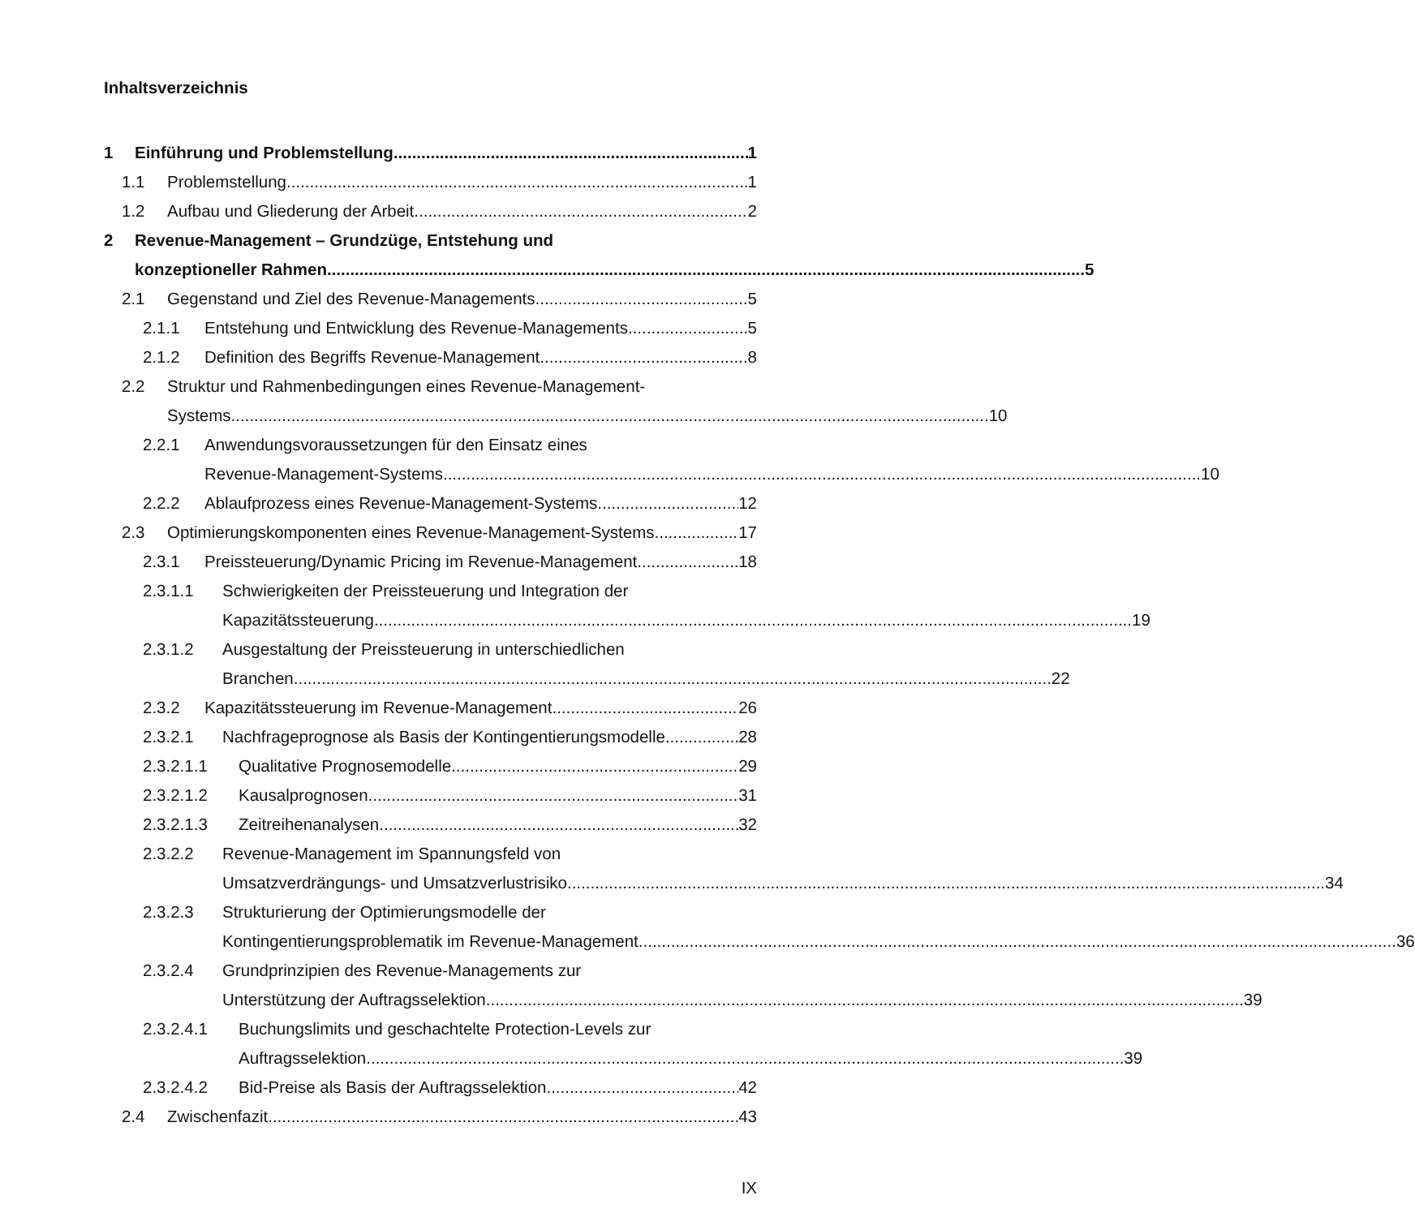Inhaltsverzeichnis
1 Einführung und Problemstellung 1
1.1 Problemstellung 1
1.2 Aufbau und Gliederung der Arbeit 2
2 Revenue-Management – Grundzüge, Entstehung und
konzeptioneller Rahmen 5
2.1 Gegenstand und Ziel des Revenue-Managements 5
2.1.1 Entstehung und Entwicklung des Revenue-Managements 5
2.1.2 Definition des Begriffs Revenue-Management 8
2.2 Struktur und Rahmenbedingungen eines Revenue-Management-
Systems 10
2.2.1 Anwendungsvoraussetzungen für den Einsatz eines
Revenue-Management-Systems 10
2.2.2 Ablaufprozess eines Revenue-Management-Systems 12
2.3 Optimierungskomponenten eines Revenue-Management-Systems 17
2.3.1 Preissteuerung/Dynamic Pricing im Revenue-Management 18
2.3.1.1 Schwierigkeiten der Preissteuerung und Integration der
Kapazitätssteuerung 19
2.3.1.2 Ausgestaltung der Preissteuerung in unterschiedlichen
Branchen 22
2.3.2 Kapazitätssteuerung im Revenue-Management 26
2.3.2.1 Nachfrageprognose als Basis der Kontingentierungsmodelle 28
2.3.2.1.1 Qualitative Prognosemodelle 29
2.3.2.1.2 Kausalprognosen 31
2.3.2.1.3 Zeitreihenanalysen 32
2.3.2.2 Revenue-Management im Spannungsfeld von
Umsatzverdrängungs- und Umsatzverlustrisiko 34
2.3.2.3 Strukturierung der Optimierungsmodelle der
Kontingentierungsproblematik im Revenue-Management 36
2.3.2.4 Grundprinzipien des Revenue-Managements zur
Unterstützung der Auftragsselektion 39
2.3.2.4.1 Buchungslimits und geschachtelte Protection-Levels zur
Auftragsselektion 39
2.3.2.4.2 Bid-Preise als Basis der Auftragsselektion 42
2.4 Zwischenfazit 43
IX